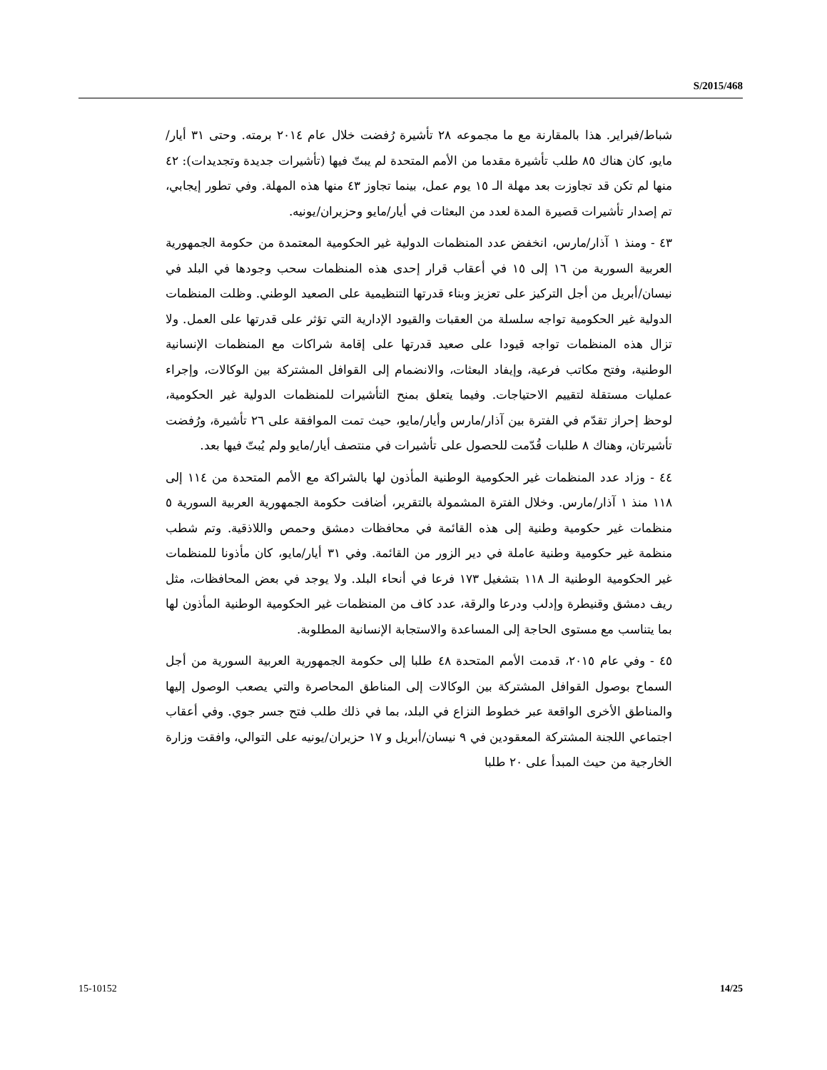S/2015/468
شباط/فبراير. هذا بالمقارنة مع ما مجموعه ٢٨ تأشيرة رُفضت خلال عام ٢٠١٤ برمته. وحتى ٣١ أيار/مايو، كان هناك ٨٥ طلب تأشيرة مقدما من الأمم المتحدة لم يبتّ فيها (تأشيرات جديدة وتجديدات): ٤٢ منها لم تكن قد تجاوزت بعد مهلة الـ ١٥ يوم عمل، بينما تجاوز ٤٣ منها هذه المهلة. وفي تطور إيجابي، تم إصدار تأشيرات قصيرة المدة لعدد من البعثات في أيار/مايو وحزيران/يونيه.
٤٣ - ومنذ ١ آذار/مارس، انخفض عدد المنظمات الدولية غير الحكومية المعتمدة من حكومة الجمهورية العربية السورية من ١٦ إلى ١٥ في أعقاب قرار إحدى هذه المنظمات سحب وجودها في البلد في نيسان/أبريل من أجل التركيز على تعزيز وبناء قدرتها التنظيمية على الصعيد الوطني. وظلت المنظمات الدولية غير الحكومية تواجه سلسلة من العقبات والقيود الإدارية التي تؤثر على قدرتها على العمل. ولا تزال هذه المنظمات تواجه قيودا على صعيد قدرتها على إقامة شراكات مع المنظمات الإنسانية الوطنية، وفتح مكاتب فرعية، وإيفاد البعثات، والانضمام إلى القوافل المشتركة بين الوكالات، وإجراء عمليات مستقلة لتقييم الاحتياجات. وفيما يتعلق بمنح التأشيرات للمنظمات الدولية غير الحكومية، لوحظ إحراز تقدّم في الفترة بين آذار/مارس وأيار/مايو، حيث تمت الموافقة على ٢٦ تأشيرة، ورُفضت تأشيرتان، وهناك ٨ طلبات قُدّمت للحصول على تأشيرات في منتصف أيار/مايو ولم يُبتّ فيها بعد.
٤٤ - وزاد عدد المنظمات غير الحكومية الوطنية المأذون لها بالشراكة مع الأمم المتحدة من ١١٤ إلى ١١٨ منذ ١ آذار/مارس. وخلال الفترة المشمولة بالتقرير، أضافت حكومة الجمهورية العربية السورية ٥ منظمات غير حكومية وطنية إلى هذه القائمة في محافظات دمشق وحمص واللاذقية. وتم شطب منظمة غير حكومية وطنية عاملة في دير الزور من القائمة. وفي ٣١ أيار/مايو، كان مأذونا للمنظمات غير الحكومية الوطنية الـ ١١٨ بتشغيل ١٧٣ فرعا في أنحاء البلد. ولا يوجد في بعض المحافظات، مثل ريف دمشق وقنيطرة وإدلب ودرعا والرقة، عدد كاف من المنظمات غير الحكومية الوطنية المأذون لها بما يتناسب مع مستوى الحاجة إلى المساعدة والاستجابة الإنسانية المطلوبة.
٤٥ - وفي عام ٢٠١٥، قدمت الأمم المتحدة ٤٨ طلبا إلى حكومة الجمهورية العربية السورية من أجل السماح بوصول القوافل المشتركة بين الوكالات إلى المناطق المحاصرة والتي يصعب الوصول إليها والمناطق الأخرى الواقعة عبر خطوط النزاع في البلد، بما في ذلك طلب فتح جسر جوي. وفي أعقاب اجتماعي اللجنة المشتركة المعقودين في ٩ نيسان/أبريل و ١٧ حزيران/يونيه على التوالي، وافقت وزارة الخارجية من حيث المبدأ على ٢٠ طلبا
15-10152 14/25